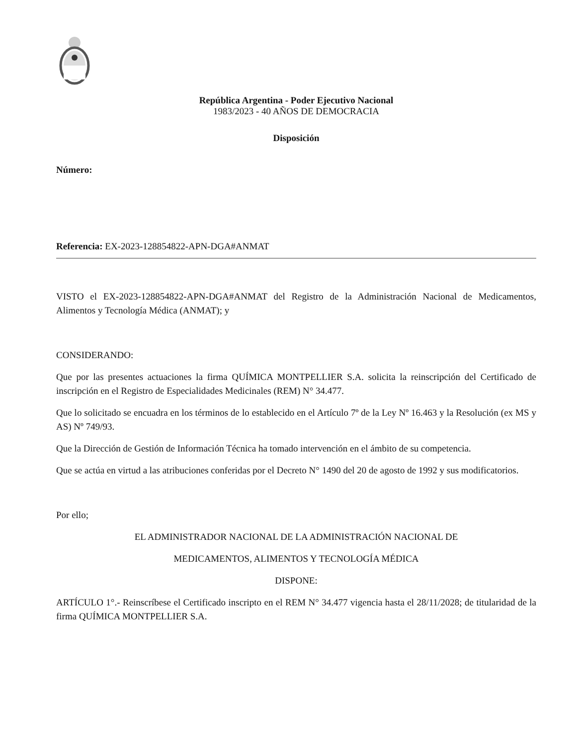República Argentina - Poder Ejecutivo Nacional
1983/2023 - 40 AÑOS DE DEMOCRACIA
Disposición
Número:
Referencia: EX-2023-128854822-APN-DGA#ANMAT
VISTO el EX-2023-128854822-APN-DGA#ANMAT del Registro de la Administración Nacional de Medicamentos, Alimentos y Tecnología Médica (ANMAT); y
CONSIDERANDO:
Que por las presentes actuaciones la firma QUÍMICA MONTPELLIER S.A. solicita la reinscripción del Certificado de inscripción en el Registro de Especialidades Medicinales (REM) N° 34.477.
Que lo solicitado se encuadra en los términos de lo establecido en el Artículo 7º de la Ley Nº 16.463 y la Resolución (ex MS y AS) Nº 749/93.
Que la Dirección de Gestión de Información Técnica ha tomado intervención en el ámbito de su competencia.
Que se actúa en virtud a las atribuciones conferidas por el Decreto N° 1490 del 20 de agosto de 1992 y sus modificatorios.
Por ello;
EL ADMINISTRADOR NACIONAL DE LA ADMINISTRACIÓN NACIONAL DE
MEDICAMENTOS, ALIMENTOS Y TECNOLOGÍA MÉDICA
DISPONE:
ARTÍCULO 1°.- Reinscríbese el Certificado inscripto en el REM N° 34.477 vigencia hasta el 28/11/2028; de titularidad de la firma QUÍMICA MONTPELLIER S.A.